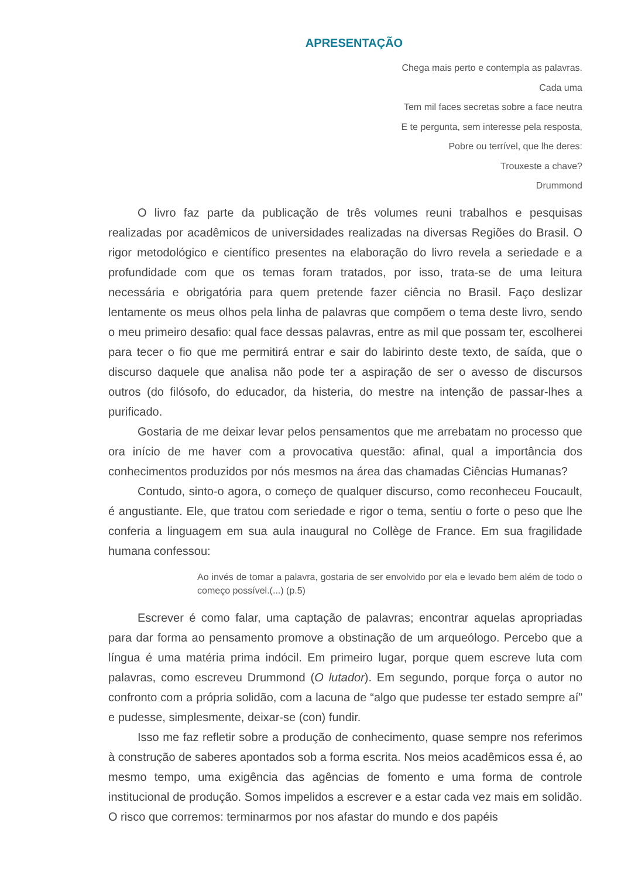APRESENTAÇÃO
Chega mais perto e contempla as palavras.
Cada uma
Tem mil faces secretas sobre a face neutra
E te pergunta, sem interesse pela resposta,
Pobre ou terrível, que lhe deres:
Trouxeste a chave?
Drummond
O livro faz parte da publicação de três volumes reuni trabalhos e pesquisas realizadas por acadêmicos de universidades realizadas na diversas Regiões do Brasil. O rigor metodológico e científico presentes na elaboração do livro revela a seriedade e a profundidade com que os temas foram tratados, por isso, trata-se de uma leitura necessária e obrigatória para quem pretende fazer ciência no Brasil. Faço deslizar lentamente os meus olhos pela linha de palavras que compõem o tema deste livro, sendo o meu primeiro desafio: qual face dessas palavras, entre as mil que possam ter, escolherei para tecer o fio que me permitirá entrar e sair do labirinto deste texto, de saída, que o discurso daquele que analisa não pode ter a aspiração de ser o avesso de discursos outros (do filósofo, do educador, da histeria, do mestre na intenção de passar-lhes a purificado.
Gostaria de me deixar levar pelos pensamentos que me arrebatam no processo que ora início de me haver com a provocativa questão: afinal, qual a importância dos conhecimentos produzidos por nós mesmos na área das chamadas Ciências Humanas?
Contudo, sinto-o agora, o começo de qualquer discurso, como reconheceu Foucault, é angustiante. Ele, que tratou com seriedade e rigor o tema, sentiu o forte o peso que lhe conferia a linguagem em sua aula inaugural no Collège de France. Em sua fragilidade humana confessou:
Ao invés de tomar a palavra, gostaria de ser envolvido por ela e levado bem além de todo o começo possível.(...) (p.5)
Escrever é como falar, uma captação de palavras; encontrar aquelas apropriadas para dar forma ao pensamento promove a obstinação de um arqueólogo. Percebo que a língua é uma matéria prima indócil. Em primeiro lugar, porque quem escreve luta com palavras, como escreveu Drummond (O lutador). Em segundo, porque força o autor no confronto com a própria solidão, com a lacuna de “algo que pudesse ter estado sempre aí” e pudesse, simplesmente, deixar-se (con) fundir.
Isso me faz refletir sobre a produção de conhecimento, quase sempre nos referimos à construção de saberes apontados sob a forma escrita. Nos meios acadêmicos essa é, ao mesmo tempo, uma exigência das agências de fomento e uma forma de controle institucional de produção. Somos impelidos a escrever e a estar cada vez mais em solidão. O risco que corremos: terminarmos por nos afastar do mundo e dos papéis